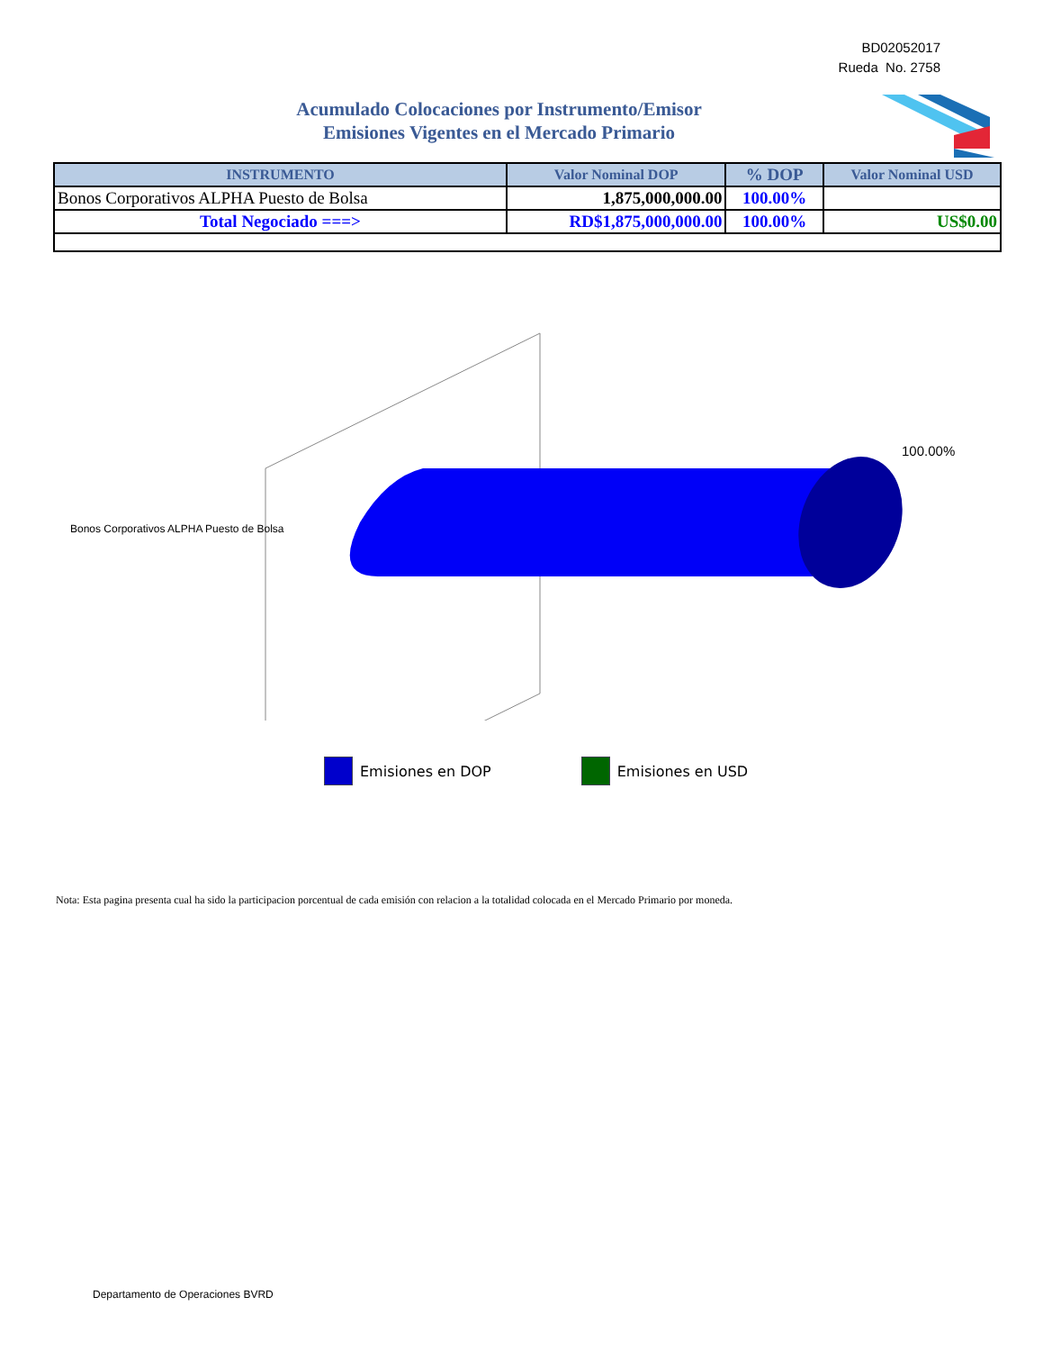BD02052017
Rueda No. 2758
Acumulado Colocaciones por Instrumento/Emisor
Emisiones Vigentes en el Mercado Primario
| INSTRUMENTO | Valor Nominal DOP | % DOP | Valor Nominal USD |
| --- | --- | --- | --- |
| Bonos Corporativos ALPHA Puesto de Bolsa | 1,875,000,000.00 | 100.00% | |
| Total Negociado ===> | RD$1,875,000,000.00 | 100.00% | US$0.00 |
100.00%
Bonos Corporativos ALPHA Puesto de Bolsa
Emisiones en DOP Emisiones en USD
Nota: Esta pagina presenta cual ha sido la participacion porcentual de cada emisión con relacion a la totalidad colocada en el Mercado Primario por moneda.
Departamento de Operaciones BVRD